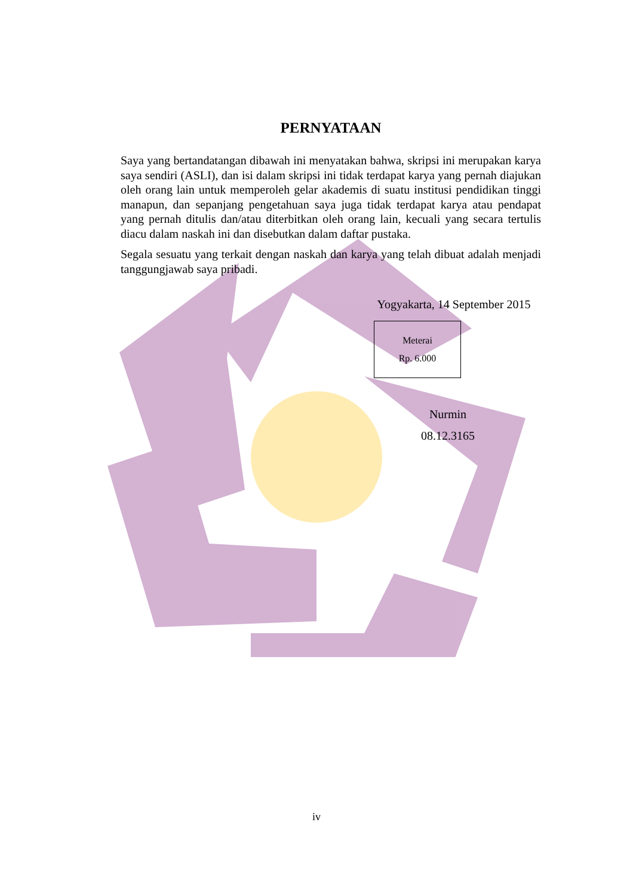PERNYATAAN
Saya yang bertandatangan dibawah ini menyatakan bahwa, skripsi ini merupakan karya saya sendiri (ASLI), dan isi dalam skripsi ini tidak terdapat karya yang pernah diajukan oleh orang lain untuk memperoleh gelar akademis di suatu institusi pendidikan tinggi manapun, dan sepanjang pengetahuan saya juga tidak terdapat karya atau pendapat yang pernah ditulis dan/atau diterbitkan oleh orang lain, kecuali yang secara tertulis diacu dalam naskah ini dan disebutkan dalam daftar pustaka.
Segala sesuatu yang terkait dengan naskah dan karya yang telah dibuat adalah menjadi tanggungjawab saya pribadi.
Yogyakarta, 14 September 2015
Meterai
Rp. 6.000
Nurmin
08.12.3165
iv